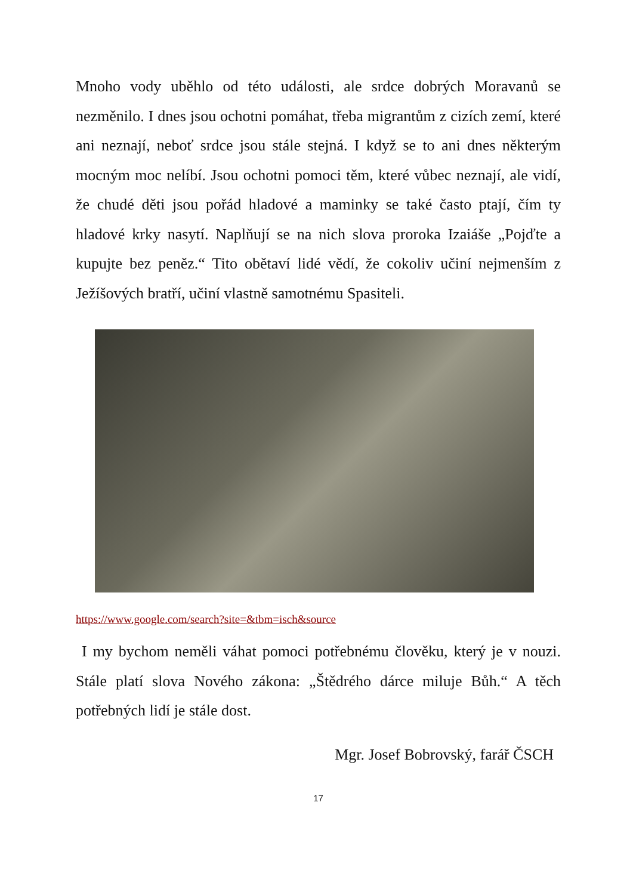Mnoho vody uběhlo od této události, ale srdce dobrých Moravanů se nezměnilo. I dnes jsou ochotni pomáhat, třeba migrantům z cizích zemí, které ani neznají, neboť srdce jsou stále stejná. I když se to ani dnes některým mocným moc nelíbí. Jsou ochotni pomoci těm, které vůbec neznají, ale vidí, že chudé děti jsou pořád hladové a maminky se také často ptají, čím ty hladové krky nasytí. Naplňují se na nich slova proroka Izaiáše „Pojďte a kupujte bez peněz.“ Tito obětaví lidé vědí, že cokoliv učiní nejmenším z Ježíšových bratří, učiní vlastně samotnému Spasiteli.
https://www.google.com/search?site=&tbm=isch&source
I my bychom neměli váhat pomoci potřebnému člověku, který je v nouzi. Stále platí slova Nového zákona: „Štědrého dárce miluje Bůh.“ A těch potřebných lidí je stále dost.
Mgr. Josef Bobrovský, farář ČSCH
17